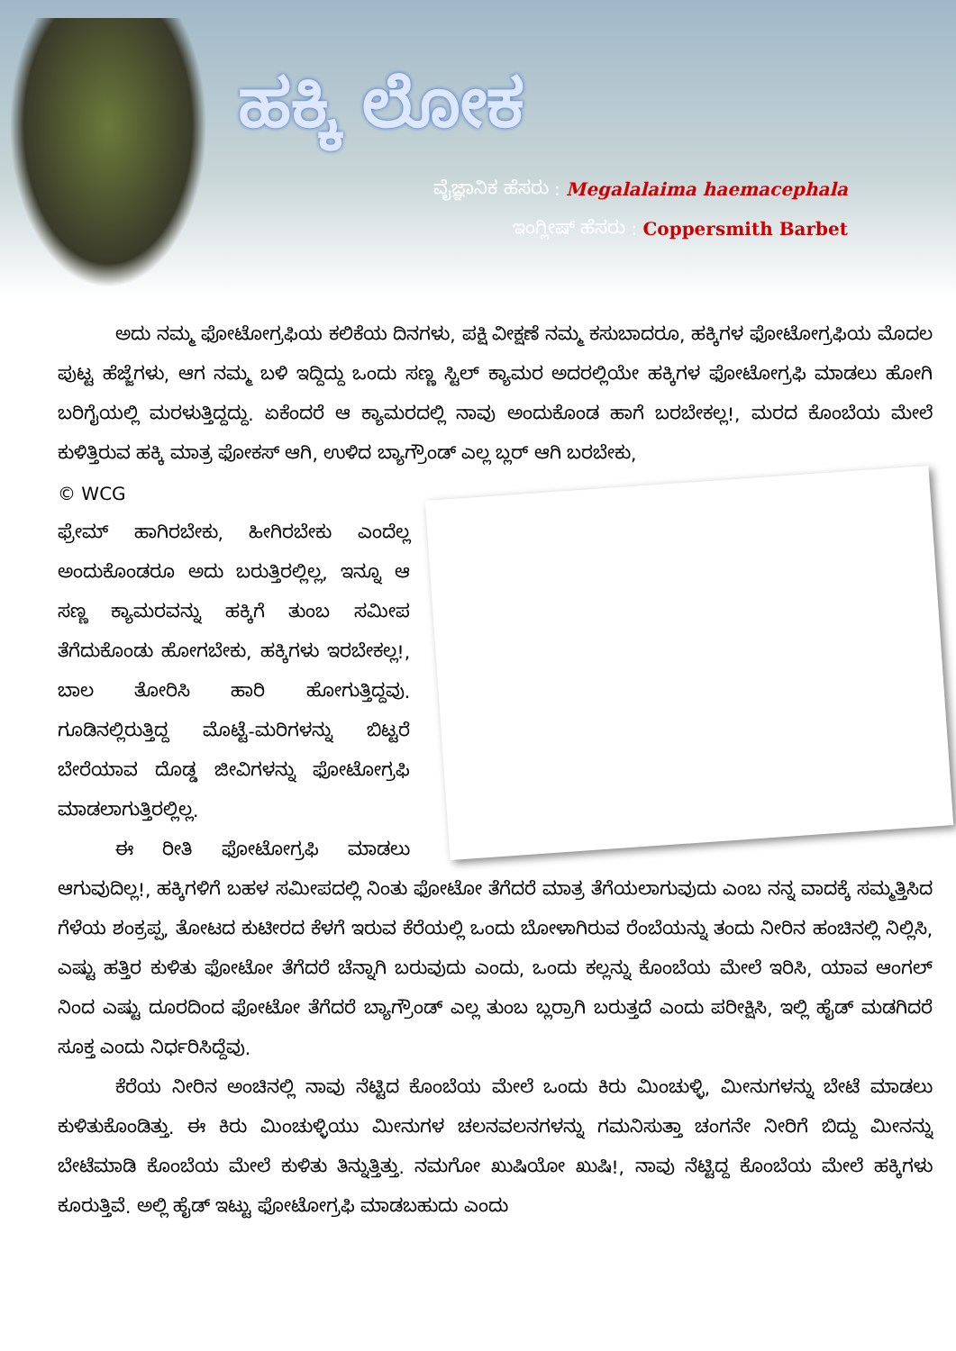ಹಕ್ಕಿ ಲೋಕ
ವೈಜ್ಞಾನಿಕ ಹೆಸರು : Megalalaima haemacephala
ಇಂಗ್ಲೀಷ್ ಹೆಸರು : Coppersmith Barbet
ಅದು ನಮ್ಮ ಫೋಟೋಗ್ರಫಿಯ ಕಲಿಕೆಯ ದಿನಗಳು, ಪಕ್ಷಿ ವೀಕ್ಷಣೆ ನಮ್ಮ ಕಸುಬಾದರೂ, ಹಕ್ಕಿಗಳ ಫೋಟೋಗ್ರಫಿಯ ಮೊದಲ ಪುಟ್ಟ ಹೆಜ್ಜೆಗಳು, ಆಗ ನಮ್ಮ ಬಳಿ ಇದ್ದಿದ್ದು ಒಂದು ಸಣ್ಣ ಸ್ಟಿಲ್ ಕ್ಯಾಮರ ಅದರಲ್ಲಿಯೇ ಹಕ್ಕಿಗಳ ಫೋಟೋಗ್ರಫಿ ಮಾಡಲು ಹೋಗಿ ಬರಿಗೈಯಲ್ಲಿ ಮರಳುತ್ತಿದ್ದದ್ದು. ಏಕೆಂದರೆ ಆ ಕ್ಯಾಮರದಲ್ಲಿ ನಾವು ಅಂದುಕೊಂಡ ಹಾಗೆ ಬರಬೇಕಲ್ಲ!, ಮರದ ಕೊಂಬೆಯ ಮೇಲೆ ಕುಳಿತ್ತಿರುವ ಹಕ್ಕಿ ಮಾತ್ರ ಫೋಕಸ್ ಆಗಿ, ಉಳಿದ ಬ್ಯಾಗ್ರೌಂಡ್ ಎಲ್ಲ ಬ್ಲರ್ ಆಗಿ ಬರಬೇಕು,
© WCG
ಫ್ರೇಮ್ ಹಾಗಿರಬೇಕು, ಹೀಗಿರಬೇಕು ಎಂದೆಲ್ಲ ಅಂದುಕೊಂಡರೂ ಅದು ಬರುತ್ತಿರಲ್ಲಿಲ್ಲ, ಇನ್ನೂ ಆ ಸಣ್ಣ ಕ್ಯಾಮರವನ್ನು ಹಕ್ಕಿಗೆ ತುಂಬ ಸಮೀಪ ತೆಗೆದುಕೊಂಡು ಹೋಗಬೇಕು, ಹಕ್ಕಿಗಳು ಇರಬೇಕಲ್ಲ!, ಬಾಲ ತೋರಿಸಿ ಹಾರಿ ಹೋಗುತ್ತಿದ್ದವು. ಗೂಡಿನಲ್ಲಿರುತ್ತಿದ್ದ ಮೊಟ್ಟೆ-ಮರಿಗಳನ್ನು ಬಿಟ್ಟರೆ ಬೇರೆಯಾವ ದೊಡ್ಡ ಜೀವಿಗಳನ್ನು ಫೋಟೋಗ್ರಫಿ ಮಾಡಲಾಗುತ್ತಿರಲ್ಲಿಲ್ಲ.
ಈ ರೀತಿ ಫೋಟೋಗ್ರಫಿ ಮಾಡಲು ಆಗುವುದಿಲ್ಲ!, ಹಕ್ಕಿಗಳಿಗೆ ಬಹಳ ಸಮೀಪದಲ್ಲಿ ನಿಂತು ಫೋಟೋ ತೆಗೆದರೆ ಮಾತ್ರ ತೆಗೆಯಲಾಗುವುದು ಎಂಬ ನನ್ನ ವಾದಕ್ಕೆ ಸಮ್ಮತ್ತಿಸಿದ ಗೆಳೆಯ ಶಂಕ್ರಪ್ಪ, ತೋಟದ ಕುಟೀರದ ಕೆಳಗೆ ಇರುವ ಕೆರೆಯಲ್ಲಿ ಒಂದು ಬೋಳಾಗಿರುವ ರೆಂಬೆಯನ್ನು ತಂದು ನೀರಿನ ಹಂಚಿನಲ್ಲಿ ನಿಲ್ಲಿಸಿ, ಎಷ್ಟು ಹತ್ತಿರ ಕುಳಿತು ಫೋಟೋ ತೆಗೆದರೆ ಚೆನ್ನಾಗಿ ಬರುವುದು ಎಂದು, ಒಂದು ಕಲ್ಲನ್ನು ಕೊಂಬೆಯ ಮೇಲೆ ಇರಿಸಿ, ಯಾವ ಆಂಗಲ್ ನಿಂದ ಎಷ್ಟು ದೂರದಿಂದ ಫೋಟೋ ತೆಗೆದರೆ ಬ್ಯಾಗ್ರೌಂಡ್ ಎಲ್ಲ ತುಂಬ ಬ್ಲರ್ರಾಗಿ ಬರುತ್ತದೆ ಎಂದು ಪರೀಕ್ಷಿಸಿ, ಇಲ್ಲಿ ಹೈಡ್ ಮಡಗಿದರೆ ಸೂಕ್ತ ಎಂದು ನಿರ್ಧರಿಸಿದ್ದೆವು.
ಕೆರೆಯ ನೀರಿನ ಅಂಚಿನಲ್ಲಿ ನಾವು ನೆಟ್ಟಿದ ಕೊಂಬೆಯ ಮೇಲೆ ಒಂದು ಕಿರು ಮಿಂಚುಳ್ಳಿ, ಮೀನುಗಳನ್ನು ಬೇಟೆ ಮಾಡಲು ಕುಳಿತುಕೊಂಡಿತ್ತು. ಈ ಕಿರು ಮಿಂಚುಳ್ಳಿಯು ಮೀನುಗಳ ಚಲನವಲನಗಳನ್ನು ಗಮನಿಸುತ್ತಾ ಚಂಗನೇ ನೀರಿಗೆ ಬಿದ್ದು ಮೀನನ್ನು ಬೇಟೆಮಾಡಿ ಕೊಂಬೆಯ ಮೇಲೆ ಕುಳಿತು ತಿನ್ನುತ್ತಿತ್ತು. ನಮಗೋ ಖುಷಿಯೋ ಖುಷಿ!, ನಾವು ನೆಟ್ಟಿದ್ದ ಕೊಂಬೆಯ ಮೇಲೆ ಹಕ್ಕಿಗಳು ಕೂರುತ್ತಿವೆ. ಅಲ್ಲಿ ಹೈಡ್ ಇಟ್ಟು ಫೋಟೋಗ್ರಫಿ ಮಾಡಬಹುದು ಎಂದು